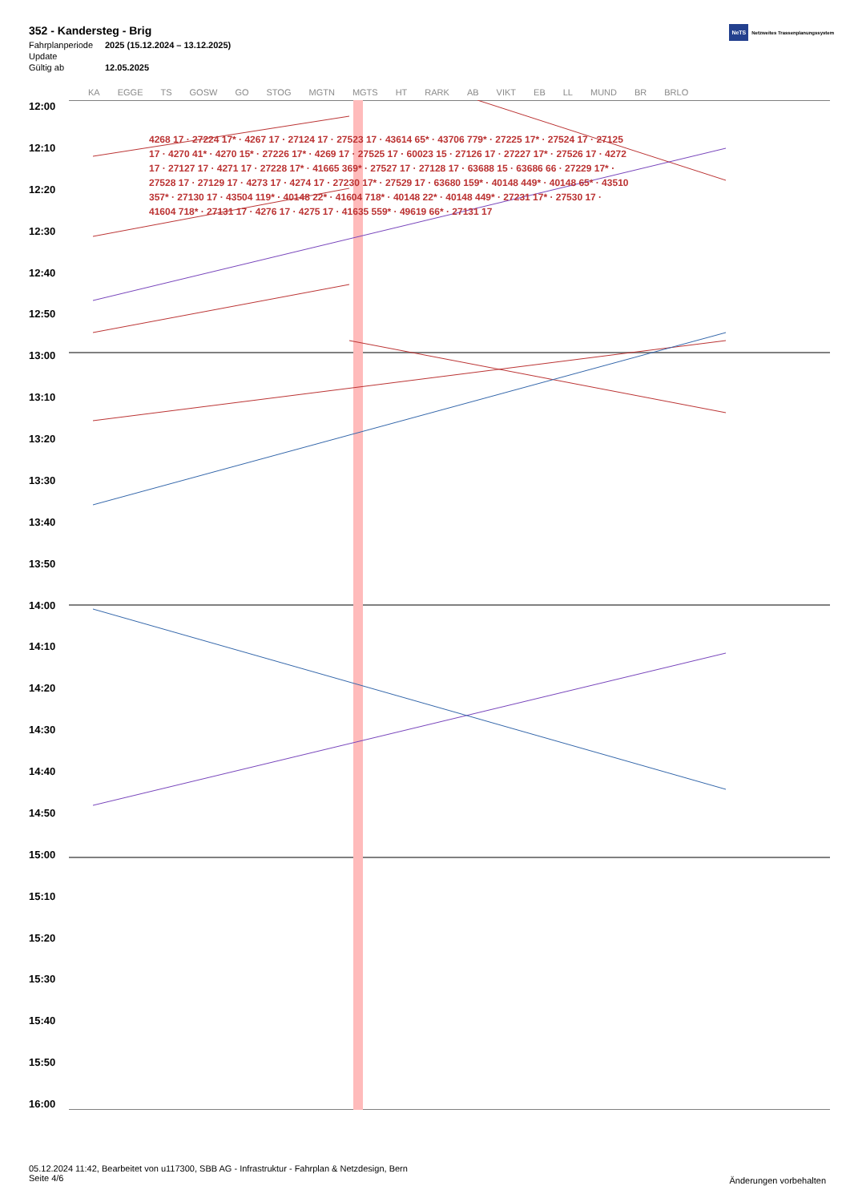352 - Kandersteg - Brig
Fahrplanperiode 2025 (15.12.2024 – 13.12.2025)
Update
Gültig ab 12.05.2025
NeTS Netzweites Trassenplanungssystem
KA EGGE TS GOSW GO STOG MGTN MGTS HT RARK AB VIKT EB LL MUND BR BRLO
12:00
12:10
12:20
12:30
12:40
12:50
13:00
13:10
13:20
13:30
13:40
13:50
14:00
14:10
14:20
14:30
14:40
14:50
15:00
15:10
15:20
15:30
15:40
15:50
16:00
4268 17 · 27224 17* · 4267 17 · 27124 17 · 27523 17 · 43614 65* · 43706 779* · 27225 17* · 27524 17 · 27125 17 · 4270 41* · 4270 15* · 27226 17* · 4269 17 · 27525 17 · 60023 15 · 27126 17 · 27227 17* · 27526 17 · 4272 17 · 27127 17 · 4271 17 · 27228 17* · 41665 369* · 27527 17 · 27128 17 · 63688 15 · 63686 66 · 27229 17* · 27528 17 · 27129 17 · 4273 17 · 4274 17 · 27230 17* · 27529 17 · 63680 159* · 40148 449* · 40148 65* · 43510 357* · 27130 17 · 43504 119* · 40148 22* · 41604 718* · 40148 22* · 40148 449* · 27231 17* · 27530 17 · 41604 718* · 27131 17 · 4276 17 · 4275 17 · 41635 559* · 49619 66* · 27131 17
05.12.2024 11:42, Bearbeitet von u117300, SBB AG - Infrastruktur - Fahrplan & Netzdesign, Bern
Seite 4/6
Änderungen vorbehalten